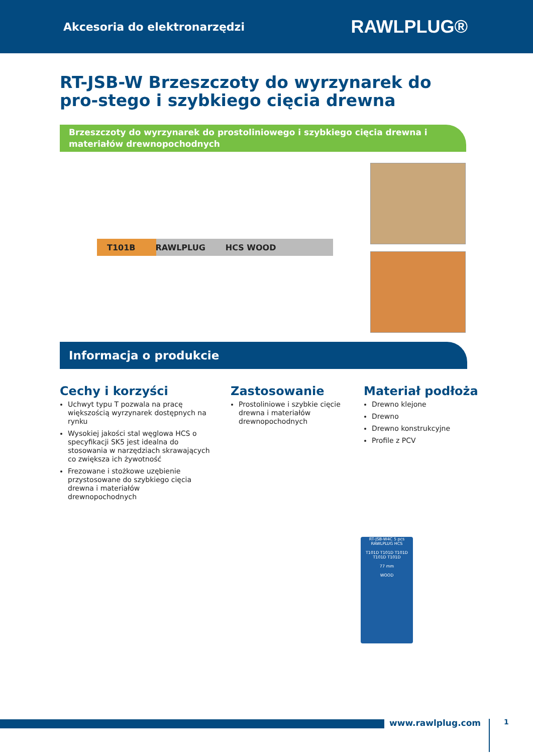Akcesoria do elektronarzędzi RAWLPLUG®
RT-JSB-W Brzeszczoty do wyrzynarek do pro-stego i szybkiego cięcia drewna
Brzeszczoty do wyrzynarek do prostoliniowego i szybkiego cięcia drewna i materiałów drewnopochodnych
T101B RAWLPLUG HCS WOOD
Informacja o produkcie
Cechy i korzyści
Uchwyt typu T pozwala na pracę większością wyrzynarek dostępnych na rynku
Wysokiej jakości stal węglowa HCS o specyfikacji SK5 jest idealna do stosowania w narzędziach skrawających co zwiększa ich żywotność
Frezowane i stożkowe uzębienie przystosowane do szybkiego cięcia drewna i materiałów drewnopochodnych
Zastosowanie
Prostoliniowe i szybkie cięcie drewna i materiałów drewnopochodnych
Materiał podłoża
Drewno klejone
Drewno
Drewno konstrukcyjne
Profile z PCV
RT-JSB-W4C 5 pcs
RAWLPLUG HCS
T101D T101D T101D T101D T101D
77 mm
WOOD
www.rawlplug.com 1